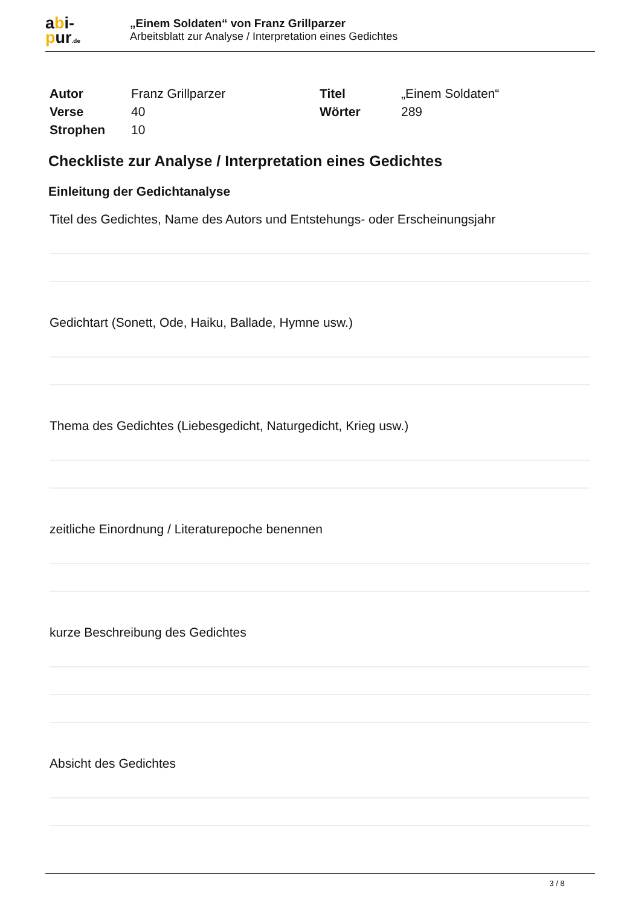abi-
pur.de
„Einem Soldaten“ von Franz Grillparzer
Arbeitsblatt zur Analyse / Interpretation eines Gedichtes
| Autor | Franz Grillparzer | Titel | „Einem Soldaten“ |
| Verse | 40 | Wörter | 289 |
| Strophen | 10 | | |
Checkliste zur Analyse / Interpretation eines Gedichtes
Einleitung der Gedichtanalyse
Titel des Gedichtes, Name des Autors und Entstehungs- oder Erscheinungsjahr
Gedichtart (Sonett, Ode, Haiku, Ballade, Hymne usw.)
Thema des Gedichtes (Liebesgedicht, Naturgedicht, Krieg usw.)
zeitliche Einordnung / Literaturepoche benennen
kurze Beschreibung des Gedichtes
Absicht des Gedichtes
3 / 8